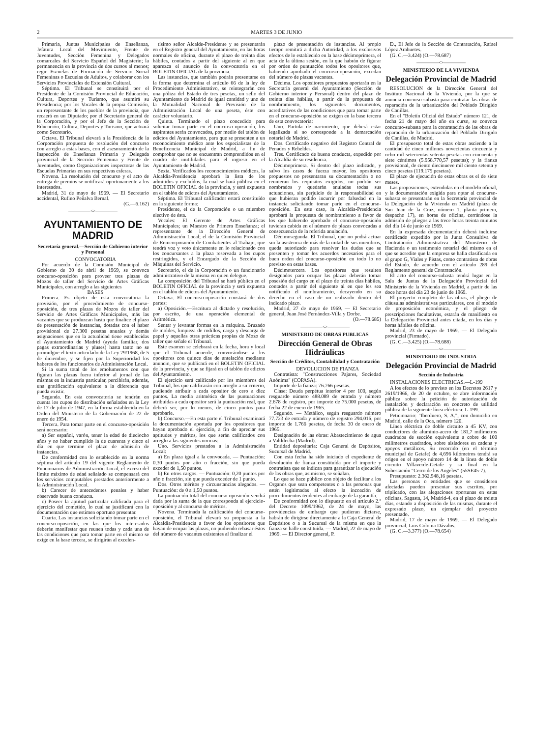2 MARTES 3 DE JUNIO
Primaria, Juntas Municipales de Enseñanza, Jefatura Local del Movimiento, Frente de Juventudes, Sección Femenina y Delegados comarcales del Servicio Español del Magisterio; la permanencia en la provincia de dos cursos al menos; regir Escuelas de Formación de Servicio Social Femeninas o Escuelas de Adultos, y colaborar con los Servicios Provinciales de Extensión Cultural.
Séptima. El Tribunal se constituirá por el Presidente de la Comisión Provincial de Educación, Cultura, Deportes y Turismo, que asumirá su Presidencia; por los Vocales de la propia Comisión, un representante de los pueblos de la provincia, que recaerá en un Diputado; por el Secretario general de la Corporación, y por el Jefe de la Sección de Educación, Cultura, Deportes y Turismo, que actuará como Secretario.
Octava. El Tribunal elevará a la Presidencia de la Corporación propuesta de resolución del concurso con arreglo a estas bases, con el asesoramiento de la Inspección de Enseñanza Primaria y Delegada provincial de la Sección Femenina y Frente de Juventudes, como Organizaciones inspectoras de las Escuelas Primarias en sus respectivas esferas.
Novena. La resolución del concurso y el acto de entrega de premios se notificará oportunamente a los interesados.
Madrid, 31 de mayo de 1969. — El Secretario accidental, Rufino Peñalva Bernal.
(G.—6.162)
—————<>—————
AYUNTAMIENTO DE MADRID
Secretaría general.—Sección de Gobierno interior y Personal
CONVOCATORIA
Por acuerdo de la Comisión Municipal de Gobierno de 30 de abril de 1969, se convoca concurso-oposición para proveer tres plazas de Mozos de taller del Servicio de Artes Gráficas Municipales, con arreglo a las siguientes
BASES
Primera. Es objeto de esta convocatoria la provisión, por el procedimiento de concurso-oposición, de tres plazas de Mozos de taller del Servicio de Artes Gráficas Municipales, más las vacantes que se produzcan hasta que finalice el plazo de presentación de instancias, dotadas con el haber provisional de 27.300 pesetas anuales y demás asignaciones que en la actualidad tiene establecidas el Ayuntamiento de Madrid (ayuda familiar, dos pagas extraordinarias y pluses) hasta tanto no se promulgue el texto articulado de la Ley 79/1968, de 5 de diciembre, y se fijen por la Superioridad los haberes de los funcionarios de Administración Local.
Si la suma total de los emolumentos con que figuran las plazas fuera inferior al jornal de las mismas en la industria particular, percibirán, además, una gratificación equivalente a la diferencia que pueda existir.
Segunda. En esta convocatoria se tendrán en cuenta los cupos de distribución señalados en la Ley de 17 de julio de 1947, en la forma establecida en la Orden del Ministerio de la Gobernación de 22 de enero de 1954.
Tercera. Para tomar parte en el concurso-oposición será necesario:
a) Ser español, varón, tener la edad de dieciocho años y no haber cumplido la de cuarenta y cinco el día en que termine el plazo de admisión de instancias.
De conformidad con lo establecido en la norma séptima del artículo 19 del vigente Reglamento de Funcionarios de Administración Local, el exceso del límite máximo de edad señalado se compensará con los servicios computables prestados anteriormente a la Administración Local.
b) Carecer de antecedentes penales y haber observado buena conducta.
c) Poseer la aptitud particular calificada para el ejercicio del cometido, lo cual se justificará con la documentación que estimen oportuno presentar.
Cuarta. Las instancias solicitando tomar parte en el concurso-oposición, en las que los interesados deberán manifestar que reunen todas y cada una de las condiciones que para tomar parte en el mismo se exige en la base tercera, se dirigirán al excelen-
tísimo señor Alcalde-Presidente y se presentarán en el Registro general del Ayuntamiento, en las horas normales de oficina, durante el plazo de treinta días hábiles, contados a partir del siguiente al en que aparezca el anuncio de la convocatoria en el BOLETIN OFICIAL de la provincia.
Las instancias, que también podrán presentarse en la forma que determina el artículo 66 de la ley de Procedimiento Administrativo, se reintegrarán con una póliza del Estado de tres pesetas, un sello del Ayuntamiento de Madrid de igual cantidad y uno de la Mutualidad Nacional de Previsión de la Administración Local de una peseta, éste con carácter voluntario.
Quinta. Terminado el plazo concedido para solicitar tomar parte en el concurso-oposición, los aspirantes serán convocados, por medio del tablón de edictos del Ayuntamiento, para que se presenten a un reconocimiento médico ante los especialistas de la Beneficencia Municipal de Madrid, a fin de comprobar que no se encuentran comprendidos en el cuadro de inutilidades para el ingreso en el Ayuntamiento de Madrid.
Sexta. Verificados los reconocimientos médicos, la Alcaldía-Presidencia aprobará la lista de los admitidos y excluídos, la cual se hará pública en el BOLETIN OFICIAL de la provincia, y será expuesta en el tablón de edictos del Ayuntamiento.
Séptima. El Tribunal calificador estará constituído en la siguiente forma:
Presidente, el de la Corporación o un miembro electivo de ésta.
Vocales: El Gerente de Artes Gráficas Municipales; un Maestro de Primera Enseñanza; el representante de la Dirección General de Administración Local; el de la Comisión Provincial de Reincorporación de Combatientes al Trabajo, que tendrá voz y voto únicamente en lo relacionado con los concursantes a la plaza reservada a los cupos restringidos, y el Encargado de la Sección de Máquinas del Servicio.
Secretario, el de la Corporación o un funcionario administrativo de la misma en quien delegue.
La composición del Tribunal se hará pública en el BOLETIN OFICIAL de la provincia y será expuesta en el tablón de edictos del Ayuntamiento.
Octava. El concurso-oposición constará de dos partes:
a) Oposición.—Escritura al dictado y resolución, por escrito, de una operación elemental de Aritmética.
Sentar y levantar formas en la máquina. Bruzado de moldes, limpieza de rodillos, carga y descarga de papel y aquellas otras prácticas propias de Mozo de taller que señale el Tribunal.
Este examen se celebrará en la fecha, hora y local que el Tribunal acuerde, convocándose a los opositores con quince días de antelación mediante anuncio, que se publicará en el BOLETIN OFICIAL de la provincia, y que se fijará en el tablón de edictos del Ayuntamiento.
El ejercicio será calificado por los miembros del Tribunal, los que calificarán con arreglo a su criterio, pudiendo atribuir a cada opositor de cero a diez puntos. La media aritmética de las puntuaciones atribuídas a cada opositor será la puntuación real, que deberá ser, por lo menos, de cinco puntos para aprobarle.
b) Concurso.—En esta parte el Tribunal examinará la documentación aportada por los opositores que hayan aprobado el ejercicio, a fin de apreciar sus aptitudes y méritos, los que serán calificados con arreglo a las siguientes normas:
Uno. Servicios prestados a la Administración Local:
a) En plaza igual a la convocada. — Puntuación: 0,30 puntos por año o fracción, sin que pueda exceder de 1,50 puntos.
b) En otros cargos. — Puntuación: 0,20 puntos por año o fracción, sin que pueda exceder de 1 punto.
Dos. Otros méritos y circunstancias alegados. — Puntuación: de 0 a 1,50 puntos.
La puntuación total del concurso-oposición vendrá dada por la suma de la que corresponda al ejercicio-oposición y al concurso de méritos.
Novena. Terminada la calificación del concurso-oposición, el Tribunal elevará su propuesta a la Alcaldía-Presidencia a favor de los opositores que hayan de ocupar las plazas, no pudiendo rebasar éstos del número de vacantes existentes al finalizar el
plazo de presentación de instancias. Al propio tiempo remitirá a dicha Autoridad, a los exclusivos efectos de lo establecido en la base décimoprimera, el acta de la última sesión, en la que habrán de figurar por orden de puntuación todos los opositores que, habiendo aprobado el concurso-oposición, excedan del número de plazas vacantes.
Décima. Los opositores propuestos aportarán en la Secretaría general del Ayuntamiento (Sección de Gobierno interior y Personal) dentro del plazo de treinta días hábiles, a partir de la propuesta de nombramiento, los siguientes documentos, acreditativos de las condiciones que para tomar parte en el concurso-oposición se exigen en la base tercera de esta convocatoria:
Uno. Partida de nacimiento, que deberá estar legalizada si no corresponde a la demarcación notarial de Madrid.
Dos. Certificado negativo del Registro Central de Penados y Rebeldes.
Tres. Certificado de buena conducta, expedido por la Alcaldía de su residencia.
Décimoprimera. Si dentro del plazo indicado, y salvo los casos de fuerza mayor, los opositores propuestos no presentaran su documentación o no reunieran los requisitos exigidos, no podrán ser nombrados y quedarán anuladas todas sus actuaciones, sin perjuicio de la responsabilidad en que hubieran podido incurrir por falsedad en la instancia solicitando tomar parte en el concurso-oposición. En este caso, la Alcaldía-Presidencia aprobará la propuesta de nombramiento a favor de los que habiendo aprobado el concurso-oposición tuvieran cabida en el número de plazas convocadas a consecuencia de la referida anulación.
Décimosegunda. El Tribunal, que no podrá actuar sin la asistencia de más de la mitad de sus miembros, queda autorizado para resolver las dudas que se presenten y tomar los acuerdos necesarios para el buen orden del concurso-oposición en todo lo no previsto en estas bases.
Décimotercera. Los opositores que resulten designados para ocupar las plazas deberán tomar posesión del cargo en el plazo de treinta días hábiles, contados a partir del siguiente al en que les sea notificado el nombramiento, decayendo en su derecho en el caso de no realizarlo dentro del indicado plazo.
Madrid, 27 de mayo de 1969. — El Secretario general, Juan José Fernández-Villa y Dorbe.
(O.—78.685)
—————<>—————
MINISTERIO DE OBRAS PUBLICAS
Dirección General de Obras Hidráulicas
Sección de Créditos, Contabilidad y Contratación
DEVOLUCION DE FIANZA
Contratista: "Construcciones Pajares, Sociedad Anónima" (COPASA).
Importe de la fianza: 76.766 pesetas.
Clase: Deuda perpétua interior 4 por 100, según resguardo número 488.089 de entrada y número 2.678 de registro, por importe de 75.000 pesetas, de fecha 22 de enero de 1965.
Segundo. — Metálico, según resguardo número 77.723 de entrada y número de registro 294.016, por importe de 1.766 pesetas, de fecha 30 de enero de 1965.
Designación de las obras: Abastecimiento de agua a Valdilecha (Madrid).
Entidad depositaria: Caja General de Depósitos, Sucursal de Madrid.
Con esta fecha ha sido iniciado el expediente de devolución de fianza constituída por el importe y contratista que se indican para garantizar la ejecución de las obras que, asimismo, se señalan.
Lo que se hace público con objeto de facilitar a los Organos que sean competentes o a las personas que estén legitimadas al efecto la incoación de procedimientos tendentes al embargo de la garantía.
De conformidad con lo dispuesto en el artículo 2.º del Decreto 1099/1962, de 24 de mayo, las providencias de embargo que pudieran dictarse, habrán de dirigirse directamente a la Caja General de Depósitos o a la Sucursal de la misma en que la fianza se halle constituída. — Madrid, 22 de mayo de 1969. — El Director general, P.
D., El Jefe de la Sección de Contratación, Rafael López Arahuetes.
(G. C.—3.424) (O.—78.687)
—————<>—————
MINISTERIO DE LA VIVIENDA
Delegación Provincial de Madrid
RESOLUCION de la Dirección General del Instituto Nacional de la Vivienda, por la que se anuncia concurso-subasta para contratar las obras de reparación de la urbanización del Poblado Dirigido de Canillas.
En el "Boletín Oficial del Estado" número 121, de fecha 21 de mayo del año en curso, se convoca concurso-subasta para la contratación de las obras de reparación de la urbanización del Poblado Dirigido de Canillas, de Madrid.
El presupuesto total de estas obras asciende a la cantidad de cinco millones novecientas cincuenta y ocho mil setecientas setenta pesetas con cincuenta y siete céntimos (5.958.770,57 pesetas); y la fianza provisional, de ciento diecinueve mil ciento setenta y cinco pesetas (119.175 pesetas).
El plazo de ejecución de estas obras es el de siete meses.
Las proposiciones, extendidas en el modelo oficial, y la documentación exigida para optar al concurso-subasta se presentarán en la Secretaría provincial de la Delegación de la Vivienda en Madrid (plaza de San Juan de la Cruz, número 1, planta primera, despacho 17), en horas de oficina, cerrándose la admisión de pliegos a las trece horas treinta minutos del día 14 de junio de 1969.
En la expresada documentación deberá incluirse certificado expedido por la Junta Consultiva de Contratación Administrativa del Ministerio de Hacienda o un testimonio notarial del mismo en el que se acredite que la empresa se halla clasificada en el grupo G, Viales y Pistas, como contratista de obras del Estado, de acuerdo con el artículo 289 del Reglamento general de Contratación.
El acto del concurso-subasta tendrá lugar en la Sala de Juntas de la Delegación Provincial del Ministerio de la Vivienda en Madrid, a partir de las doce horas del día 23 de junio de 1969.
El proyecto completo de las obras, el pliego de cláusulas administrativas particulares, con el modelo de proposición económica, y el pliego de prescripciones facultativas, estarán de manifiesto en la Delegación Provincial antes citada, en los días y horas hábiles de oficina.
Madrid, 23 de mayo de 1969. — El Delegado provincial (Firmado).
(G. C.—3.425) (O.—78.688)
—————<>—————
MINISTERIO DE INDUSTRIA
Delegación Provincial de Madrid
Sección de Industria
INSTALACIONES ELECTRICAS.—L-199
A los efectos de lo previsto en los Decretos 2617 y 2619/1966, de 20 de octubre, se abre información pública sobre la petición de autorización de instalación y declaración en concreto de utilidad pública de la siguiente línea eléctrica: L-199.
Peticionario: "Iberduero, S. A.", con domicilio en Madrid, calle de la Oca, número 120.
Línea eléctrica de doble circuito a 45 KV, con conductores de aluminio-acero de 181,7 milímetros cuadrados de sección equivalente a cobre de 100 milímetros cuadrados, sobre aisladores en cadena y apoyos metálicos. Su recorrido (en el término municipal de Getafe) de 4,696 kilómetros tendrá su origen en el apoyo número 14 de la línea de doble circuito Villaverde-Getafe y su final en la Subestación "Cerro de los Angeles" (55SE45-7).
Presupuesto: 2.362.948,16 pesetas.
Las personas o entidades que se consideren afectadas pueden presentar sus escritos, por triplicado, con las alegaciones oportunas en estas oficinas, Sagasta, 14, Madrid-4, en el plazo de treinta días, estando a disposición de las mismas, durante el expresado plazo, un ejemplar del proyecto presentado.
Madrid, 17 de mayo de 1969. — El Delegado provincial, Luis Coloma Dávalos.
(G. C.—3.377) (O.—78.654)